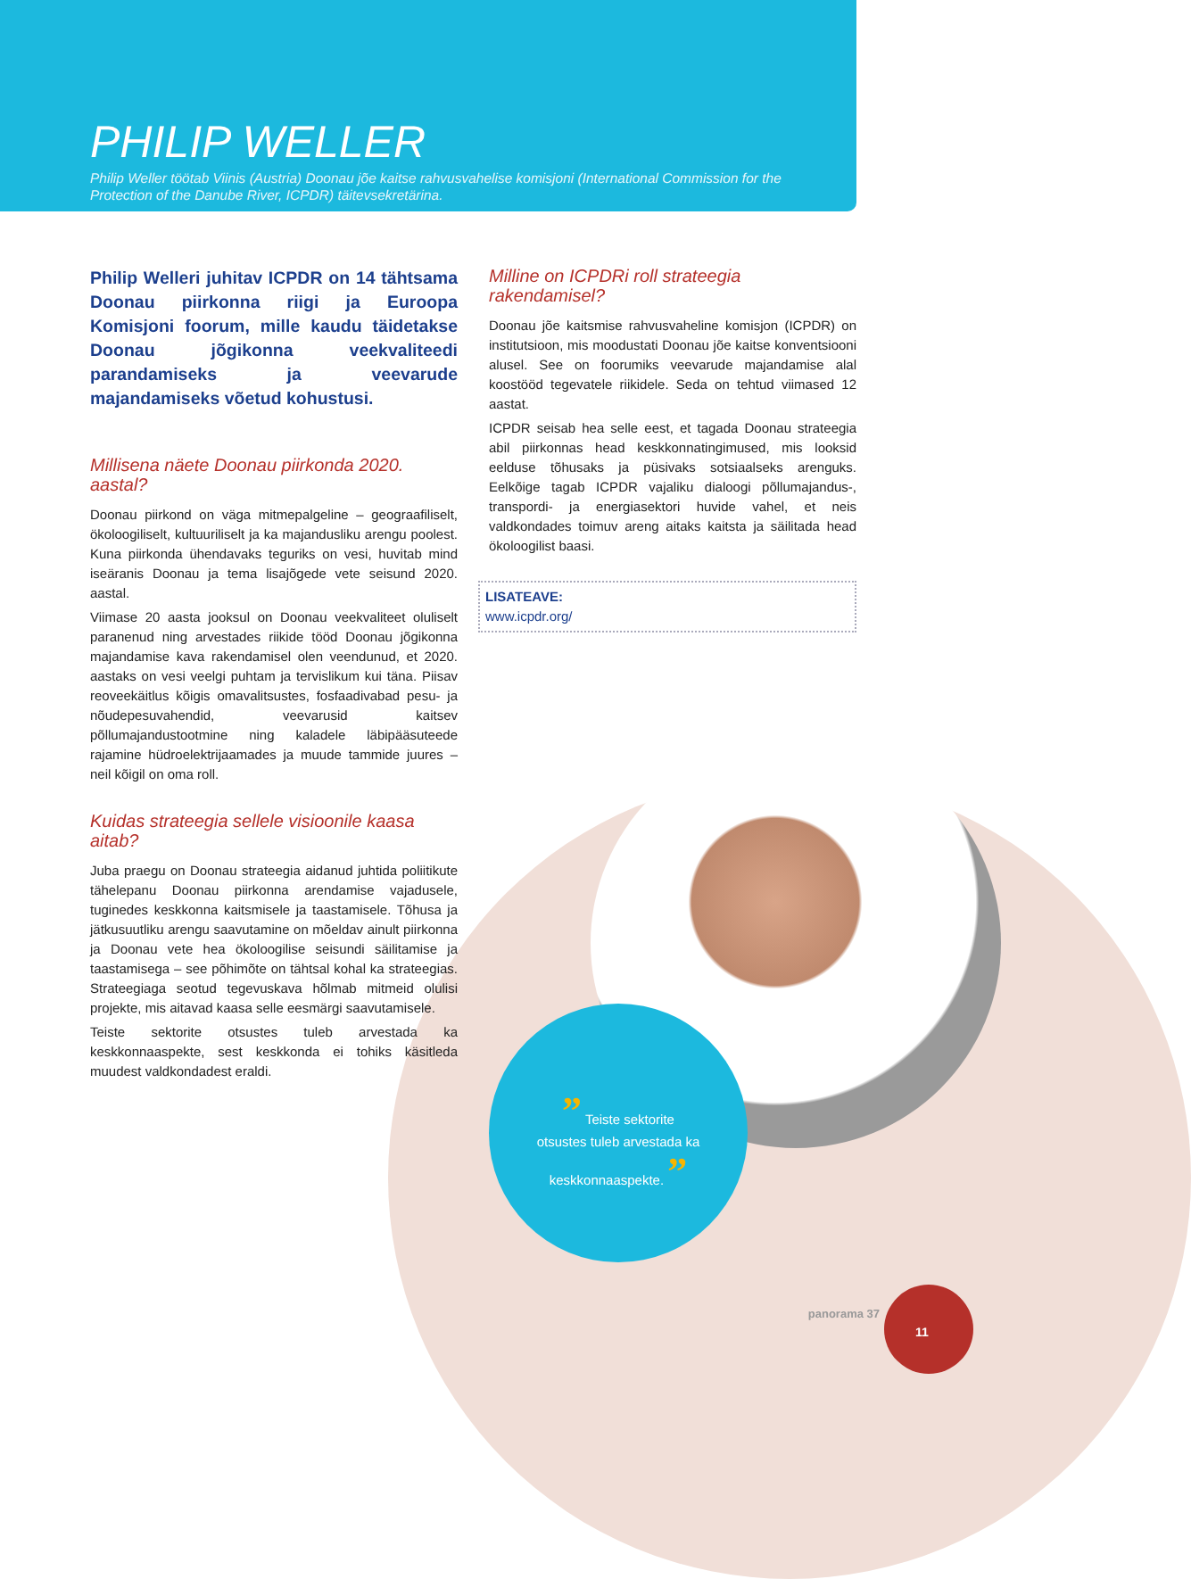PHILIP WELLER
Philip Weller töötab Viinis (Austria) Doonau jõe kaitse rahvusvahelise komisjoni (International Commission for the Protection of the Danube River, ICPDR) täitevsekretärina.
Philip Welleri juhitav ICPDR on 14 tähtsama Doonau piirkonna riigi ja Euroopa Komisjoni foorum, mille kaudu täidetakse Doonau jõgikonna veekvaliteedi parandamiseks ja veevarude majandamiseks võetud kohustusi.
Millisena näete Doonau piirkonda 2020. aastal?
Doonau piirkond on väga mitmepalgeline – geograafiliselt, ökoloogiliselt, kultuuriliselt ja ka majandusliku arengu poolest. Kuna piirkonda ühendavaks teguriks on vesi, huvitab mind iseäranis Doonau ja tema lisajõgede vete seisund 2020. aastal.
Viimase 20 aasta jooksul on Doonau veekvaliteet oluliselt paranenud ning arvestades riikide tööd Doonau jõgikonna majandamise kava rakendamisel olen veendunud, et 2020. aastaks on vesi veelgi puhtam ja tervislikum kui täna. Piisav reoveekäitlus kõigis omavalitsustes, fosfaadivabad pesu- ja nõudepesuvahendid, veevarusid kaitsev põllumajandustootmine ning kaladele läbipääsuteede rajamine hüdroelektrijaamades ja muude tammide juures – neil kõigil on oma roll.
Kuidas strateegia sellele visioonile kaasa aitab?
Juba praegu on Doonau strateegia aidanud juhtida poliitikute tähelepanu Doonau piirkonna arendamise vajadusele, tuginedes keskkonna kaitsmisele ja taastamisele. Tõhusa ja jätkusuutliku arengu saavutamine on mõeldav ainult piirkonna ja Doonau vete hea ökoloogilise seisundi säilitamise ja taastamisega – see põhimõte on tähtsal kohal ka strateegias. Strateegiaga seotud tegevuskava hõlmab mitmeid olulisi projekte, mis aitavad kaasa selle eesmärgi saavutamisele.
Teiste sektorite otsustes tuleb arvestada ka keskkonnaaspekte, sest keskkonda ei tohiks käsitleda muudest valdkondadest eraldi.
Milline on ICPDRi roll strateegia rakendamisel?
Doonau jõe kaitsmise rahvusvaheline komisjon (ICPDR) on institutsioon, mis moodustati Doonau jõe kaitse konventsiooni alusel. See on foorumiks veevarude majandamise alal koostööd tegevatele riikidele. Seda on tehtud viimased 12 aastat.
ICPDR seisab hea selle eest, et tagada Doonau strateegia abil piirkonnas head keskkonnatingimused, mis looksid eelduse tõhusaks ja püsivaks sotsiaalseks arenguks. Eelkõige tagab ICPDR vajaliku dialoogi põllumajandus-, transpordi- ja energiasektori huvide vahel, et neis valdkondades toimuv areng aitaks kaitsta ja säilitada head ökoloogilist baasi.
LISATEAVE:
www.icpdr.org/
” Teiste sektorite
otsustes tuleb arvestada ka
keskkonnaaspekte. ”
panorama 37
11